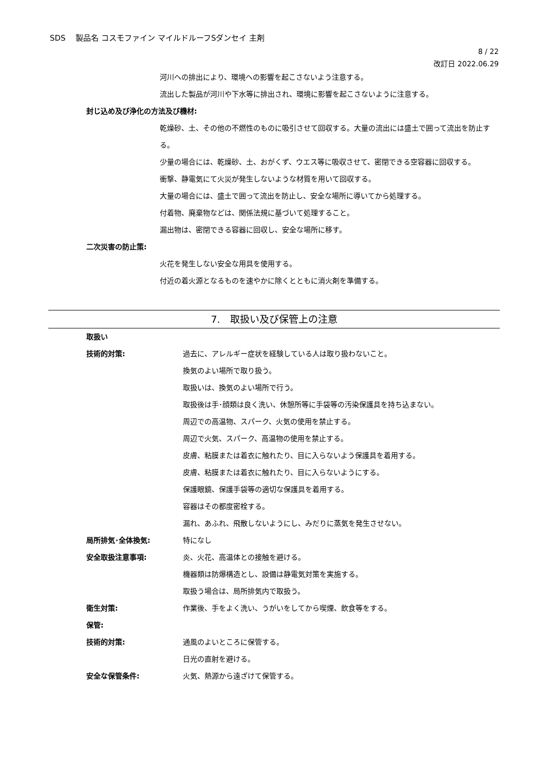SDS　 製品名 コスモファイン マイルドルーフSダンセイ 主剤
8 / 22
改訂日 2022.06.29
河川への排出により、環境への影響を起こさないよう注意する。
流出した製品が河川や下水等に排出され、環境に影響を起こさないように注意する。
封じ込め及び浄化の方法及び機材:
乾燥砂、土、その他の不燃性のものに吸引させて回収する。大量の流出には盛土で囲って流出を防止する。
少量の場合には、乾燥砂、土、おがくず、ウエス等に吸収させて、密閉できる空容器に回収する。
衝撃、静電気にて火災が発生しないような材質を用いて回収する。
大量の場合には、盛土で囲って流出を防止し、安全な場所に導いてから処理する。
付着物、廃棄物などは、関係法規に基づいて処理すること。
漏出物は、密閉できる容器に回収し、安全な場所に移す。
二次災害の防止策:
火花を発生しない安全な用具を使用する。
付近の着火源となるものを速やかに除くとともに消火剤を準備する。
7.　取扱い及び保管上の注意
取扱い
技術的対策: 過去に、アレルギー症状を経験している人は取り扱わないこと。
換気のよい場所で取り扱う。
取扱いは、換気のよい場所で行う。
取扱後は手･顔類は良く洗い、休憩所等に手袋等の汚染保護具を持ち込まない。
周辺での高温物、スパーク、火気の使用を禁止する。
周辺で火気、スパーク、高温物の使用を禁止する。
皮膚、粘膜または着衣に触れたり、目に入らないよう保護具を着用する。
皮膚、粘膜または着衣に触れたり、目に入らないようにする。
保護眼鏡、保護手袋等の適切な保護具を着用する。
容器はその都度密栓する。
漏れ、あふれ、飛散しないようにし、みだりに蒸気を発生させない。
局所排気･全体換気: 特になし
安全取扱注意事項: 炎、火花、高温体との接触を避ける。
機器類は防爆構造とし、設備は静電気対策を実施する。
取扱う場合は、局所排気内で取扱う。
衛生対策: 作業後、手をよく洗い、うがいをしてから喫煙、飲食等をする。
保管:
技術的対策: 通風のよいところに保管する。
日光の直射を避ける。
安全な保管条件: 火気、熱源から遠ざけて保管する。